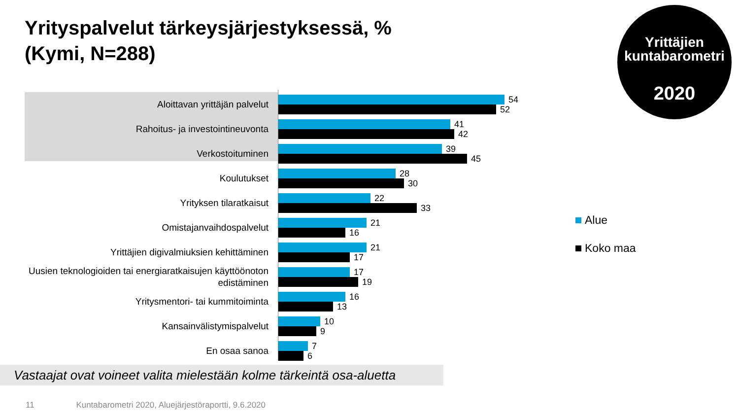Yrityspalvelut tärkeysjärjestyksessä, %
(Kymi, N=288)
Yrittäjien
kuntabarometri
2020
Aloittavan yrittäjän palvelut
54
52
Rahoitus- ja investointineuvonta
41
42
Verkostoituminen
39
45
Koulutukset
28
30
Yrityksen tilaratkaisut
22
33
Omistajanvaihdospalvelut
21
16
Yrittäjien digivalmiuksien kehittäminen
21
17
Uusien teknologioiden tai energiaratkaisujen käyttöönoton edistäminen
17
19
Yritysmentori- tai kummitoiminta
16
13
Kansainvälistymispalvelut
10
9
En osaa sanoa
7
6
Alue
Koko maa
Vastaajat ovat voineet valita mielestään kolme tärkeintä osa-aluetta
11 Kuntabarometri 2020, Aluejärjestöraportti, 9.6.2020